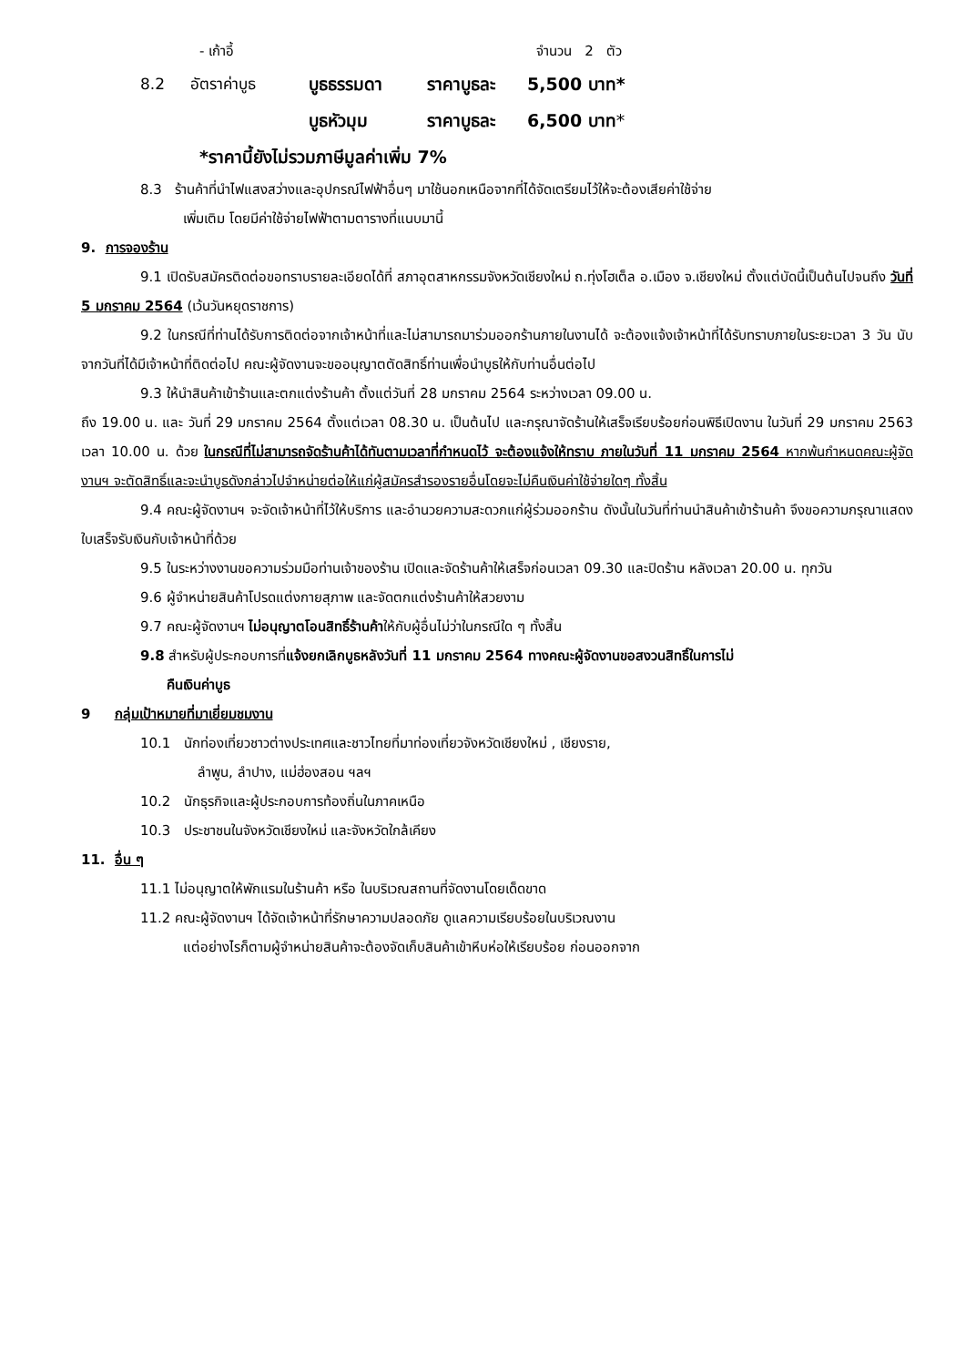- เก้าอี้ จำนวน 2 ตัว
8.2 อัตราค่าบูธ บูธธรรมดา ราคาบูธละ 5,500 บาท*
บูธหัวมุม ราคาบูธละ 6,500 บาท*
*ราคานี้ยังไม่รวมภาษีมูลค่าเพิ่ม 7%
8.3 ร้านค้าที่นำไฟแสงสว่างและอุปกรณ์ไฟฟ้าอื่นๆ มาใช้นอกเหนือจากที่ได้จัดเตรียมไว้ให้จะต้องเสียค่าใช้จ่าย
เพิ่มเติม โดยมีค่าใช้จ่ายไฟฟ้าตามตารางที่แนบมานี้
9. การจองร้าน
9.1 เปิดรับสมัครติดต่อขอทราบรายละเอียดได้ที่ สภาอุตสาหกรรมจังหวัดเชียงใหม่ ถ.ทุ่งโฮเต็ล อ.เมือง จ.เชียงใหม่ ตั้งแต่บัดนี้เป็นต้นไปจนถึง วันที่ 5 มกราคม 2564 (เว้นวันหยุดราชการ)
9.2 ในกรณีที่ท่านได้รับการติดต่อจากเจ้าหน้าที่และไม่สามารถมาร่วมออกร้านภายในงานได้ จะต้องแจ้งเจ้าหน้าที่ได้รับทราบภายในระยะเวลา 3 วัน นับจากวันที่ได้มีเจ้าหน้าที่ติดต่อไป คณะผู้จัดงานจะขออนุญาตตัดสิทธิ์ท่านเพื่อนำบูธให้กับท่านอื่นต่อไป
9.3 ให้นำสินค้าเข้าร้านและตกแต่งร้านค้า ตั้งแต่วันที่ 28 มกราคม 2564 ระหว่างเวลา 09.00 น.
ถึง 19.00 น. และ วันที่ 29 มกราคม 2564 ตั้งแต่เวลา 08.30 น. เป็นต้นไป และกรุณาจัดร้านให้เสร็จเรียบร้อยก่อนพิธีเปิดงาน ในวันที่ 29 มกราคม 2563 เวลา 10.00 น. ด้วย ในกรณีที่ไม่สามารถจัดร้านค้าได้ทันตามเวลาที่กำหนดไว้ จะต้องแจ้งให้ทราบ ภายในวันที่ 11 มกราคม 2564 หากพ้นกำหนดคณะผู้จัดงานฯ จะตัดสิทธิ์และจะนำบูธดังกล่าวไปจำหน่ายต่อให้แก่ผู้สมัครสำรองรายอื่นโดยจะไม่คืนเงินค่าใช้จ่ายใดๆ ทั้งสิ้น
9.4 คณะผู้จัดงานฯ จะจัดเจ้าหน้าที่ไว้ให้บริการ และอำนวยความสะดวกแก่ผู้ร่วมออกร้าน ดังนั้นในวันที่ท่านนำสินค้าเข้าร้านค้า จึงขอความกรุณาแสดงใบเสร็จรับเงินกับเจ้าหน้าที่ด้วย
9.5 ในระหว่างงานขอความร่วมมือท่านเจ้าของร้าน เปิดและจัดร้านค้าให้เสร็จก่อนเวลา 09.30 และปิดร้าน หลังเวลา 20.00 น. ทุกวัน
9.6 ผู้จำหน่ายสินค้าโปรดแต่งกายสุภาพ และจัดตกแต่งร้านค้าให้สวยงาม
9.7 คณะผู้จัดงานฯ ไม่อนุญาตโอนสิทธิ์ร้านค้าให้กับผู้อื่นไม่ว่าในกรณีใด ๆ ทั้งสิ้น
9.8 สำหรับผู้ประกอบการที่แจ้งยกเลิกบูธหลังวันที่ 11 มกราคม 2564 ทางคณะผู้จัดงานขอสงวนสิทธิ์ในการไม่
คืนเงินค่าบูธ
9 กลุ่มเป้าหมายที่มาเยี่ยมชมงาน
10.1 นักท่องเที่ยวชาวต่างประเทศและชาวไทยที่มาท่องเที่ยวจังหวัดเชียงใหม่ , เชียงราย,
ลำพูน, ลำปาง, แม่ฮ่องสอน ฯลฯ
10.2 นักธุรกิจและผู้ประกอบการท้องถิ่นในภาคเหนือ
10.3 ประชาชนในจังหวัดเชียงใหม่ และจังหวัดใกล้เคียง
11. อื่น ๆ
11.1 ไม่อนุญาตให้พักแรมในร้านค้า หรือ ในบริเวณสถานที่จัดงานโดยเด็ดขาด
11.2 คณะผู้จัดงานฯ ได้จัดเจ้าหน้าที่รักษาความปลอดภัย ดูแลความเรียบร้อยในบริเวณงาน
แต่อย่างไรก็ตามผู้จำหน่ายสินค้าจะต้องจัดเก็บสินค้าเข้าหีบห่อให้เรียบร้อย ก่อนออกจาก